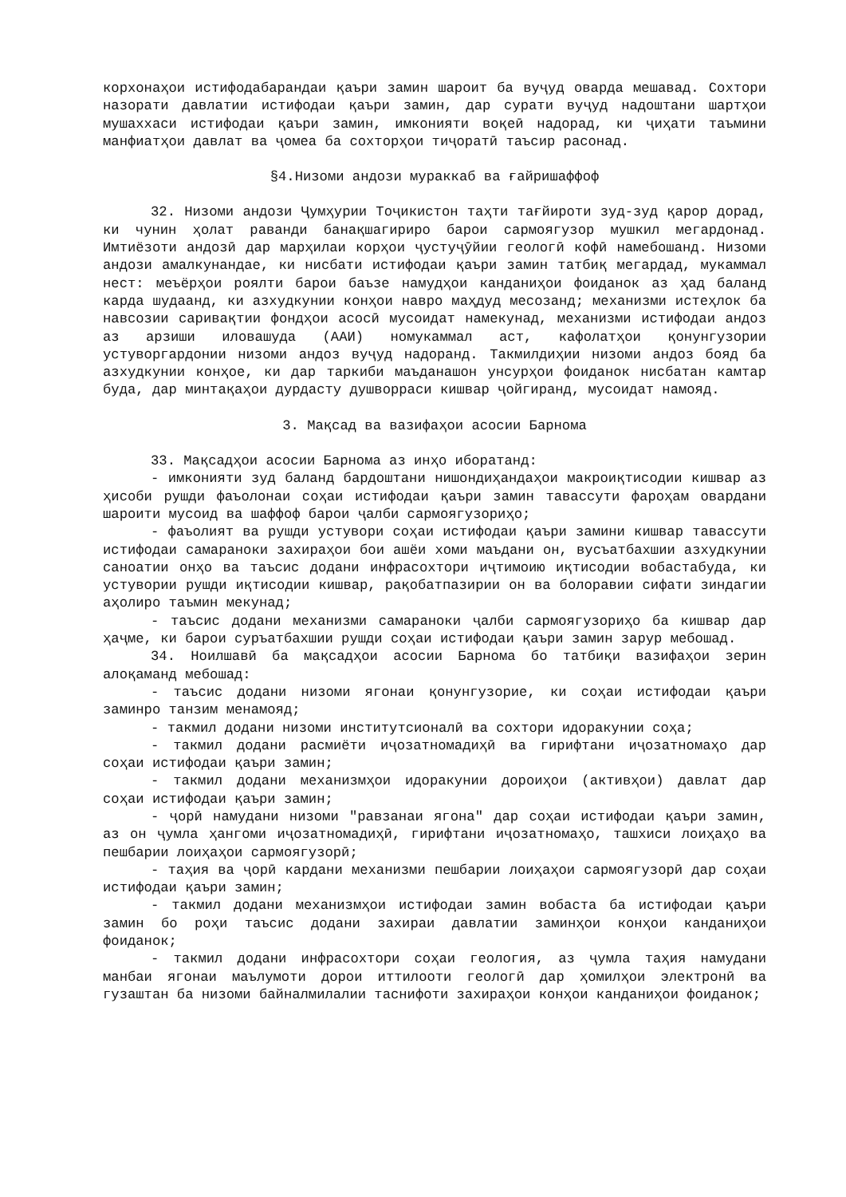корхонаҳои истифодабарандаи қаъри замин шароит ба вуҷуд оварда мешавад. Сохтори назорати давлатии истифодаи қаъри замин, дар сурати вуҷуд надоштани шартҳои мушаххаси истифодаи қаъри замин, имконияти воқеӣ надорад, ки ҷиҳати таъмини манфиатҳои давлат ва ҷомеа ба сохторҳои тиҷоратӣ таъсир расонад.
§4.Низоми андози мураккаб ва ғайришаффоф
32. Низоми андози Ҷумҳурии Тоҷикистон таҳти тағйироти зуд-зуд қарор дорад, ки чунин ҳолат раванди банақшагириро барои сармоягузор мушкил мегардонад. Имтиёзоти андозӣ дар марҳилаи корҳои ҷустуҷӯйии геологӣ кофӣ намебошанд. Низоми андози амалкунандае, ки нисбати истифодаи қаъри замин татбиқ мегардад, мукаммал нест: меъёрҳои роялти барои баъзе намудҳои канданиҳои фоиданок аз ҳад баланд карда шудаанд, ки азхудкунии конҳои навро маҳдуд месозанд; механизми истеҳлок ба навсозии саривақтии фондҳои асосӣ мусоидат намекунад, механизми истифодаи андоз аз арзиши иловашуда (ААИ) номукаммал аст, кафолатҳои қонунгузории устуворгардонии низоми андоз вуҷуд надоранд. Такмилдиҳии низоми андоз бояд ба азхудкунии конҳое, ки дар таркиби маъданашон унсурҳои фоиданок нисбатан камтар буда, дар минтақаҳои дурдасту душворраси кишвар ҷойгиранд, мусоидат намояд.
3. Мақсад ва вазифаҳои асосии Барнома
33. Мақсадҳои асосии Барнома аз инҳо иборатанд:
- имконияти зуд баланд бардоштани нишондиҳандаҳои макроиқтисодии кишвар аз ҳисоби рушди фаъолонаи соҳаи истифодаи қаъри замин тавассути фароҳам овардани шароити мусоид ва шаффоф барои ҷалби сармоягузориҳо;
- фаъолият ва рушди устувори соҳаи истифодаи қаъри замини кишвар тавассути истифодаи самараноки захираҳои бои ашёи хоми маъдани он, вусъатбахшии азхудкунии саноатии онҳо ва таъсис додани инфрасохтори иҷтимоию иқтисодии вобастабуда, ки устувории рушди иқтисодии кишвар, рақобатпазирии он ва болоравии сифати зиндагии аҳолиро таъмин мекунад;
- таъсис додани механизми самараноки ҷалби сармоягузориҳо ба кишвар дар ҳаҷме, ки барои суръатбахшии рушди соҳаи истифодаи қаъри замин зарур мебошад.
34. Ноилшавӣ ба мақсадҳои асосии Барнома бо татбиқи вазифаҳои зерин алоқаманд мебошад:
- таъсис додани низоми ягонаи қонунгузорие, ки соҳаи истифодаи қаъри заминро танзим менамояд;
- такмил додани низоми институтсионалӣ ва сохтори идоракунии соҳа;
- такмил додани расмиёти иҷозатномадиҳӣ ва гирифтани иҷозатномаҳо дар соҳаи истифодаи қаъри замин;
- такмил додани механизмҳои идоракунии дороиҳои (активҳои) давлат дар соҳаи истифодаи қаъри замин;
- ҷорӣ намудани низоми "равзанаи ягона" дар соҳаи истифодаи қаъри замин, аз он ҷумла ҳангоми иҷозатномадиҳӣ, гирифтани иҷозатномаҳо, ташхиси лоиҳаҳо ва пешбарии лоиҳаҳои сармоягузорӣ;
- таҳия ва ҷорӣ кардани механизми пешбарии лоиҳаҳои сармоягузорӣ дар соҳаи истифодаи қаъри замин;
- такмил додани механизмҳои истифодаи замин вобаста ба истифодаи қаъри замин бо роҳи таъсис додани захираи давлатии заминҳои конҳои канданиҳои фоиданок;
- такмил додани инфрасохтори соҳаи геология, аз ҷумла таҳия намудани манбаи ягонаи маълумоти дорои иттилооти геологӣ дар ҳомилҳои электронӣ ва гузаштан ба низоми байналмилалии таснифоти захираҳои конҳои канданиҳои фоиданок;